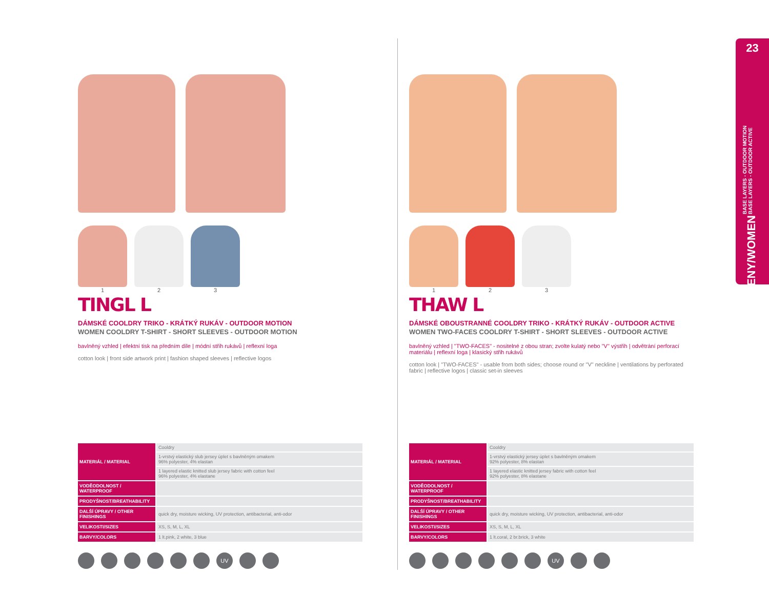1 2 3
TINGL L
DÁMSKÉ COOLDRY TRIKO - KRÁTKÝ RUKÁV - OUTDOOR MOTION
WOMEN COOLDRY T-SHIRT - SHORT SLEEVES - OUTDOOR MOTION
bavlněný vzhled | efektní tisk na předním díle | módní střih rukávů | reflexní loga
cotton look | front side artwork print | fashion shaped sleeves | reflective logos
| MATERIÁL / MATERIAL | Cooldry |
| | 1-vrstvý elastický slub jersey úplet s bavlněným omakem 96% polyester, 4% elastan |
| | 1 layered elastic knitted slub jersey fabric with cotton feel 96% polyester, 4% elastane |
| VODĚODOLNOST / WATERPROOF | |
| PRODYŠNOST/BREATHABILITY | |
| DALŠÍ ÚPRAVY / OTHER FINISHINGS | quick dry, moisture wicking, UV protection, antibacterial, anti-odor |
| VELIKOSTI/SIZES | XS, S, M, L, XL |
| BARVY/COLORS | 1 lt.pink, 2 white, 3 blue |
UV
1 2 3
THAW L
DÁMSKÉ OBOUSTRANNÉ COOLDRY TRIKO - KRÁTKÝ RUKÁV - OUTDOOR ACTIVE
WOMEN TWO-FACES COOLDRY T-SHIRT - SHORT SLEEVES - OUTDOOR ACTIVE
bavlněný vzhled | "TWO-FACES" - nositelné z obou stran; zvolte kulatý nebo "V" výstřih | odvětrání perforací materiálu | reflexní loga | klasický střih rukávů
cotton look | "TWO-FACES" - usable from both sides; choose round or "V" neckline | ventilations by perforated fabric | reflective logos | classic set-in sleeves
| MATERIÁL / MATERIAL | Cooldry |
| | 1-vrstvý elastický jersey úplet s bavlněným omakem 92% polyester, 8% elastan |
| | 1 layered elastic knitted jersey fabric with cotton feel 92% polyester, 8% elastane |
| VODĚODOLNOST / WATERPROOF | |
| PRODYŠNOST/BREATHABILITY | |
| DALŠÍ ÚPRAVY / OTHER FINISHINGS | quick dry, moisture wicking, UV protection, antibacterial, anti-odor |
| VELIKOSTI/SIZES | XS, S, M, L, XL |
| BARVY/COLORS | 1 lt.coral, 2 br.brick, 3 white |
UV
23
BASE LAYERS - OUTDOOR MOTION
BASE LAYERS - OUTDOOR ACTIVE
ŽENY/WOMEN